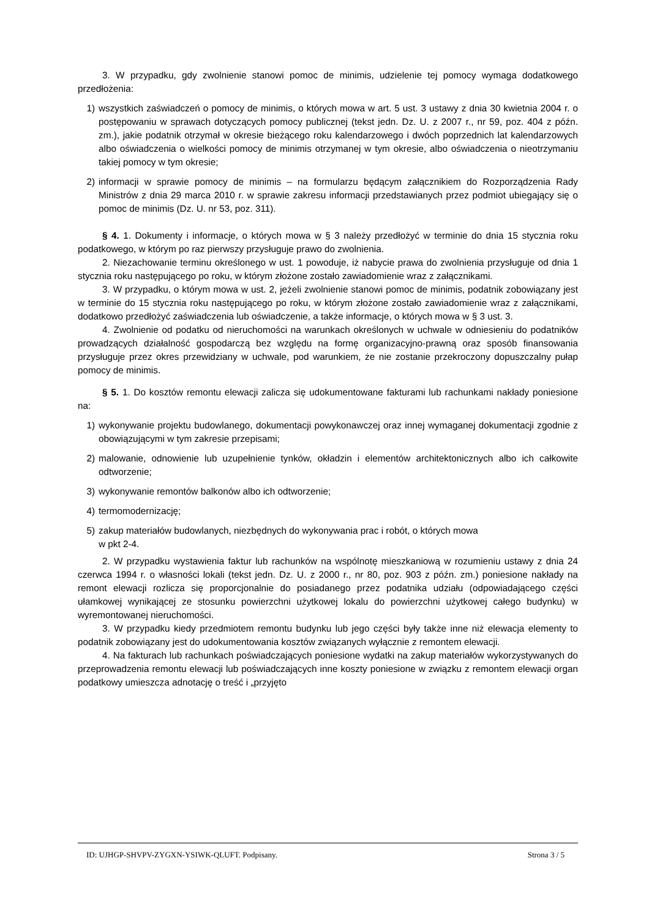3. W przypadku, gdy zwolnienie stanowi pomoc de minimis, udzielenie tej pomocy wymaga dodatkowego przedłożenia:
1) wszystkich zaświadczeń o pomocy de minimis, o których mowa w art. 5 ust. 3 ustawy z dnia 30 kwietnia 2004 r. o postępowaniu w sprawach dotyczących pomocy publicznej (tekst jedn. Dz. U. z 2007 r., nr 59, poz. 404 z późn. zm.), jakie podatnik otrzymał w okresie bieżącego roku kalendarzowego i dwóch poprzednich lat kalendarzowych albo oświadczenia o wielkości pomocy de minimis otrzymanej w tym okresie, albo oświadczenia o nieotrzymaniu takiej pomocy w tym okresie;
2) informacji w sprawie pomocy de minimis – na formularzu będącym załącznikiem do Rozporządzenia Rady Ministrów z dnia 29 marca 2010 r. w sprawie zakresu informacji przedstawianych przez podmiot ubiegający się o pomoc de minimis (Dz. U. nr 53, poz. 311).
§ 4. 1. Dokumenty i informacje, o których mowa w § 3 należy przedłożyć w terminie do dnia 15 stycznia roku podatkowego, w którym po raz pierwszy przysługuje prawo do zwolnienia.
2. Niezachowanie terminu określonego w ust. 1 powoduje, iż nabycie prawa do zwolnienia przysługuje od dnia 1 stycznia roku następującego po roku, w którym złożone zostało zawiadomienie wraz z załącznikami.
3. W przypadku, o którym mowa w ust. 2, jeżeli zwolnienie stanowi pomoc de minimis, podatnik zobowiązany jest w terminie do 15 stycznia roku następującego po roku, w którym złożone zostało zawiadomienie wraz z załącznikami, dodatkowo przedłożyć zaświadczenia lub oświadczenie, a także informacje, o których mowa w § 3 ust. 3.
4. Zwolnienie od podatku od nieruchomości na warunkach określonych w uchwale w odniesieniu do podatników prowadzących działalność gospodarczą bez względu na formę organizacyjno-prawną oraz sposób finansowania przysługuje przez okres przewidziany w uchwale, pod warunkiem, że nie zostanie przekroczony dopuszczalny pułap pomocy de minimis.
§ 5. 1. Do kosztów remontu elewacji zalicza się udokumentowane fakturami lub rachunkami nakłady poniesione na:
1) wykonywanie projektu budowlanego, dokumentacji powykonawczej oraz innej wymaganej dokumentacji zgodnie z obowiązującymi w tym zakresie przepisami;
2) malowanie, odnowienie lub uzupełnienie tynków, okładzin i elementów architektonicznych albo ich całkowite odtworzenie;
3) wykonywanie remontów balkonów albo ich odtworzenie;
4) termomodernizację;
5) zakup materiałów budowlanych, niezbędnych do wykonywania prac i robót, o których mowa
w pkt 2-4.
2. W przypadku wystawienia faktur lub rachunków na wspólnotę mieszkaniową w rozumieniu ustawy z dnia 24 czerwca 1994 r. o własności lokali (tekst jedn. Dz. U. z 2000 r., nr 80, poz. 903 z późn. zm.) poniesione nakłady na remont elewacji rozlicza się proporcjonalnie do posiadanego przez podatnika udziału (odpowiadającego części ułamkowej wynikającej ze stosunku powierzchni użytkowej lokalu do powierzchni użytkowej całego budynku) w wyremontowanej nieruchomości.
3. W przypadku kiedy przedmiotem remontu budynku lub jego części były także inne niż elewacja elementy to podatnik zobowiązany jest do udokumentowania kosztów związanych wyłącznie z remontem elewacji.
4. Na fakturach lub rachunkach poświadczających poniesione wydatki na zakup materiałów wykorzystywanych do przeprowadzenia remontu elewacji lub poświadczających inne koszty poniesione w związku z remontem elewacji organ podatkowy umieszcza adnotację o treść i „przyjęto
ID: UJHGP-SHVPV-ZYGXN-YSIWK-QLUFT. Podpisany. Strona 3 / 5